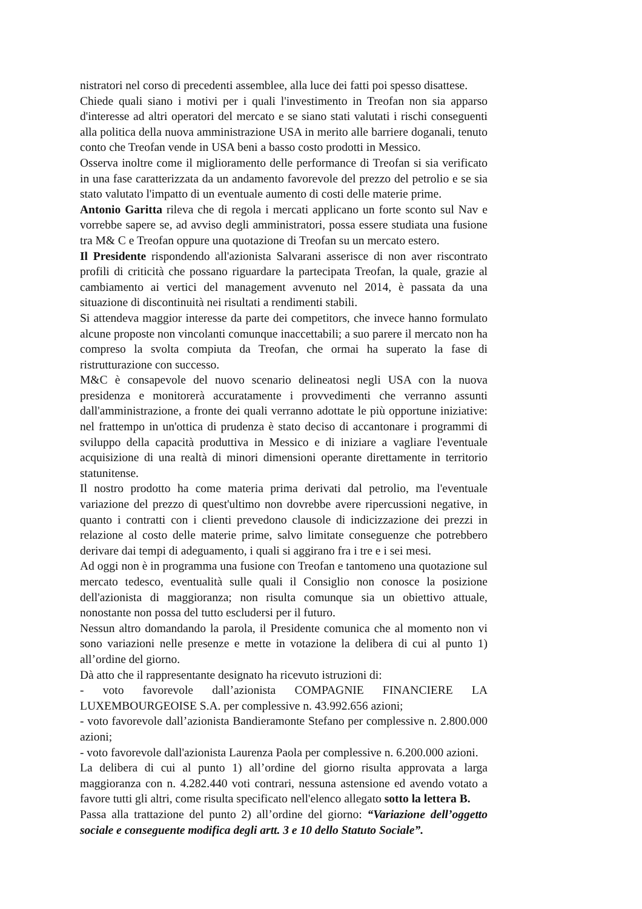nistratori nel corso di precedenti assemblee, alla luce dei fatti poi spesso disattese.
Chiede quali siano i motivi per i quali l'investimento in Treofan non sia apparso d'interesse ad altri operatori del mercato e se siano stati valutati i rischi conseguenti alla politica della nuova amministrazione USA in merito alle barriere doganali, tenuto conto che Treofan vende in USA beni a basso costo prodotti in Messico.
Osserva inoltre come il miglioramento delle performance di Treofan si sia verificato in una fase caratterizzata da un andamento favorevole del prezzo del petrolio e se sia stato valutato l'impatto di un eventuale aumento di costi delle materie prime.
Antonio Garitta rileva che di regola i mercati applicano un forte sconto sul Nav e vorrebbe sapere se, ad avviso degli amministratori, possa essere studiata una fusione tra M& C e Treofan oppure una quotazione di Treofan su un mercato estero.
Il Presidente rispondendo all'azionista Salvarani asserisce di non aver riscontrato profili di criticità che possano riguardare la partecipata Treofan, la quale, grazie al cambiamento ai vertici del management avvenuto nel 2014, è passata da una situazione di discontinuità nei risultati a rendimenti stabili.
Si attendeva maggior interesse da parte dei competitors, che invece hanno formulato alcune proposte non vincolanti comunque inaccettabili; a suo parere il mercato non ha compreso la svolta compiuta da Treofan, che ormai ha superato la fase di ristrutturazione con successo.
M&C è consapevole del nuovo scenario delineatosi negli USA con la nuova presidenza e monitorerà accuratamente i provvedimenti che verranno assunti dall'amministrazione, a fronte dei quali verranno adottate le più opportune iniziative: nel frattempo in un'ottica di prudenza è stato deciso di accantonare i programmi di sviluppo della capacità produttiva in Messico e di iniziare a vagliare l'eventuale acquisizione di una realtà di minori dimensioni operante direttamente in territorio statunitense.
Il nostro prodotto ha come materia prima derivati dal petrolio, ma l'eventuale variazione del prezzo di quest'ultimo non dovrebbe avere ripercussioni negative, in quanto i contratti con i clienti prevedono clausole di indicizzazione dei prezzi in relazione al costo delle materie prime, salvo limitate conseguenze che potrebbero derivare dai tempi di adeguamento, i quali si aggirano fra i tre e i sei mesi.
Ad oggi non è in programma una fusione con Treofan e tantomeno una quotazione sul mercato tedesco, eventualità sulle quali il Consiglio non conosce la posizione dell'azionista di maggioranza; non risulta comunque sia un obiettivo attuale, nonostante non possa del tutto escludersi per il futuro.
Nessun altro domandando la parola, il Presidente comunica che al momento non vi sono variazioni nelle presenze e mette in votazione la delibera di cui al punto 1) all’ordine del giorno.
Dà atto che il rappresentante designato ha ricevuto istruzioni di:
- voto favorevole dall’azionista COMPAGNIE FINANCIERE LA LUXEMBOURGEOISE S.A. per complessive n. 43.992.656 azioni;
- voto favorevole dall’azionista Bandieramonte Stefano per complessive n. 2.800.000 azioni;
- voto favorevole dall'azionista Laurenza Paola per complessive n. 6.200.000 azioni.
La delibera di cui al punto 1) all’ordine del giorno risulta approvata a larga maggioranza con n. 4.282.440 voti contrari, nessuna astensione ed avendo votato a favore tutti gli altri, come risulta specificato nell'elenco allegato sotto la lettera B.
Passa alla trattazione del punto 2) all’ordine del giorno: “Variazione dell’oggetto sociale e conseguente modifica degli artt. 3 e 10 dello Statuto Sociale”.